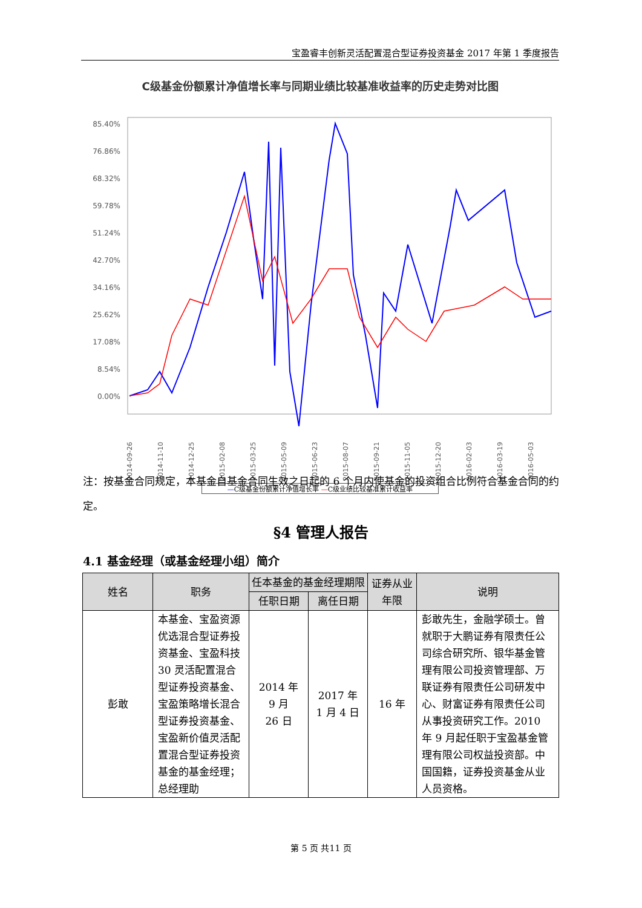宝盈睿丰创新灵活配置混合型证券投资基金 2017 年第 1 季度报告
C级基金份额累计净值增长率与同期业绩比较基准收益率的历史走势对比图
85.40%
76.86%
68.32%
59.78%
51.24%
42.70%
34.16%
25.62%
17.08%
8.54%
0.00%
2014-09-26
2014-11-10
2014-12-25
2015-02-08
2015-03-25
2015-05-09
2015-06-23
2015-08-07
2015-09-21
2015-11-05
2015-12-20
2016-02-03
2016-03-19
2016-05-03
—C级基金份额累计净值增长率 —C级业绩比较基准累计收益率
注：按基金合同规定，本基金自基金合同生效之日起的 6 个月内使基金的投资组合比例符合基金合同的约定。
§4 管理人报告
4.1 基金经理（或基金经理小组）简介
| 姓名 | 职务 | 任本基金的基金经理期限 | | 证券从业年限 | 说明 |
| --- | --- | --- | --- | --- | --- |
| | | 任职日期 | 离任日期 | | |
| 彭敢 | 本基金、宝盈资源优选混合型证券投资基金、宝盈科技 30 灵活配置混合型证券投资基金、宝盈策略增长混合型证券投资基金、宝盈新价值灵活配置混合型证券投资基金的基金经理；总经理助 | 2014 年 9 月 26 日 | 2017 年 1 月 4 日 | 16 年 | 彭敢先生，金融学硕士。曾就职于大鹏证券有限责任公司综合研究所、银华基金管理有限公司投资管理部、万联证券有限责任公司研发中心、财富证券有限责任公司从事投资研究工作。2010 年 9 月起任职于宝盈基金管理有限公司权益投资部。中国国籍，证券投资基金从业人员资格。 |
第 5 页 共11 页